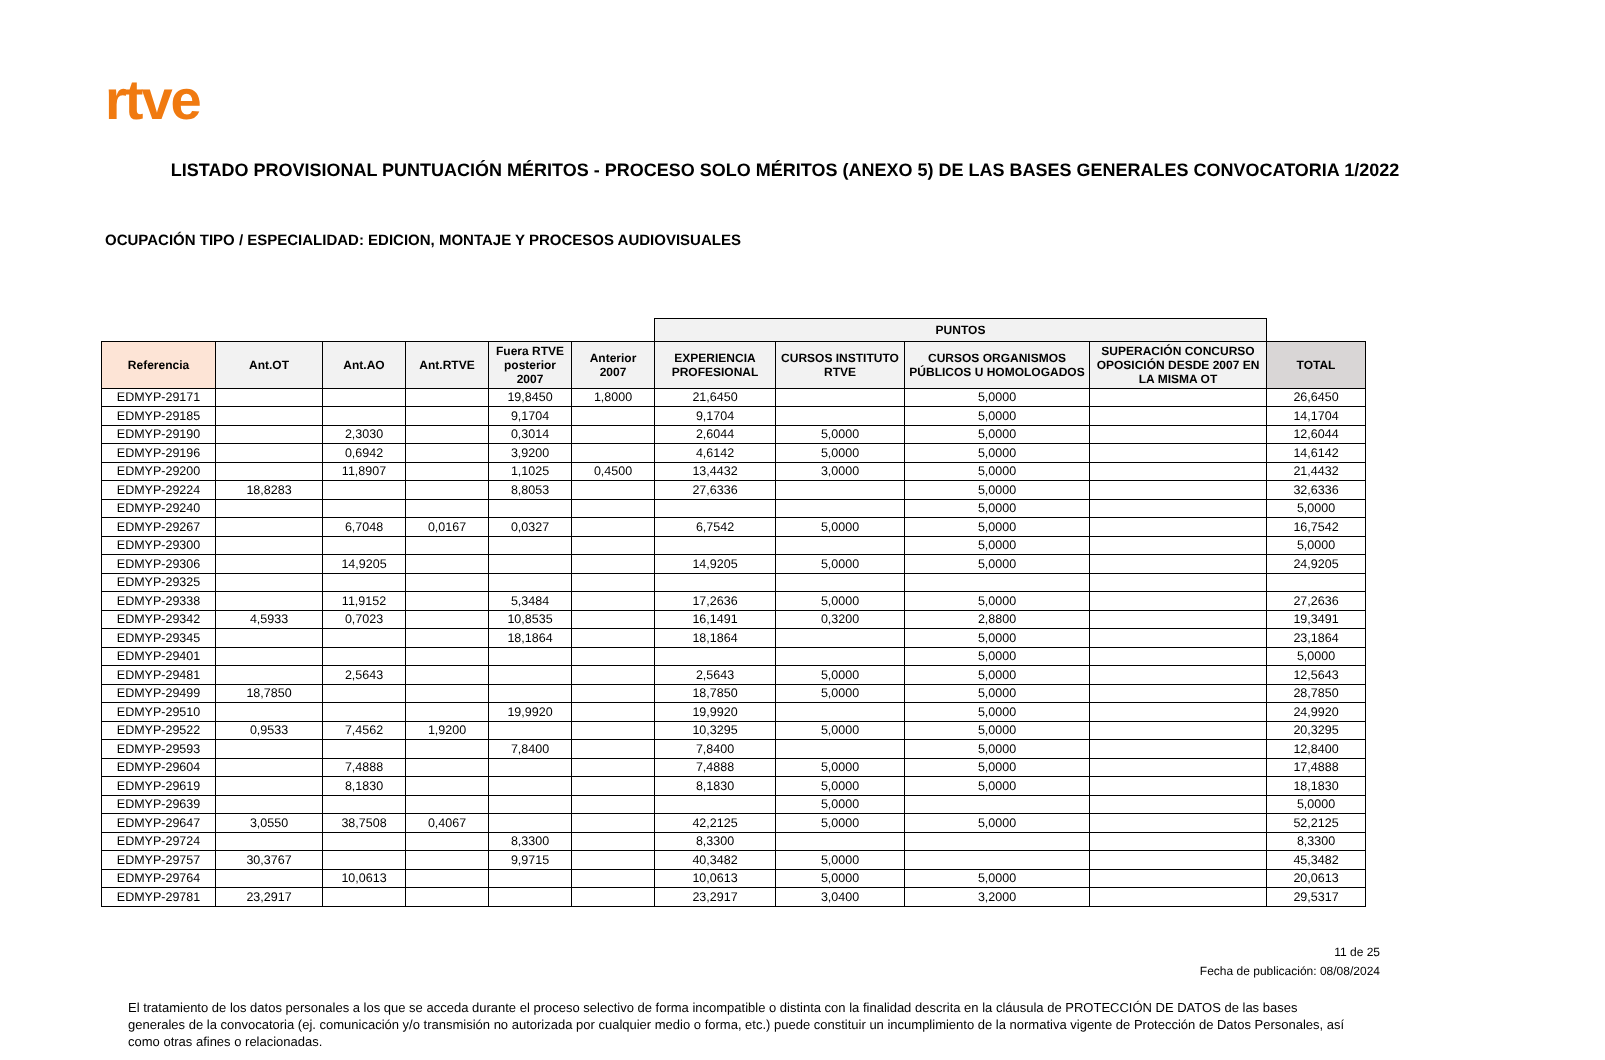rtve
LISTADO PROVISIONAL PUNTUACIÓN MÉRITOS - PROCESO SOLO MÉRITOS (ANEXO 5) DE LAS BASES GENERALES CONVOCATORIA 1/2022
OCUPACIÓN TIPO / ESPECIALIDAD: EDICION, MONTAJE Y PROCESOS AUDIOVISUALES
| | | | | | | PUNTOS | | | | |
| --- | --- | --- | --- | --- | --- | --- | --- | --- | --- | --- |
| Referencia | Ant.OT | Ant.AO | Ant.RTVE | Fuera RTVE posterior 2007 | Anterior 2007 | EXPERIENCIA PROFESIONAL | CURSOS INSTITUTO RTVE | CURSOS ORGANISMOS PÚBLICOS U HOMOLOGADOS | SUPERACIÓN CONCURSO OPOSICIÓN DESDE 2007 EN LA MISMA OT | TOTAL |
| EDMYP-29171 | | | | 19,8450 | 1,8000 | 21,6450 | | 5,0000 | | 26,6450 |
| EDMYP-29185 | | | | 9,1704 | | 9,1704 | | 5,0000 | | 14,1704 |
| EDMYP-29190 | | 2,3030 | | 0,3014 | | 2,6044 | 5,0000 | 5,0000 | | 12,6044 |
| EDMYP-29196 | | 0,6942 | | 3,9200 | | 4,6142 | 5,0000 | 5,0000 | | 14,6142 |
| EDMYP-29200 | | 11,8907 | | 1,1025 | 0,4500 | 13,4432 | 3,0000 | 5,0000 | | 21,4432 |
| EDMYP-29224 | 18,8283 | | | 8,8053 | | 27,6336 | | 5,0000 | | 32,6336 |
| EDMYP-29240 | | | | | | | | 5,0000 | | 5,0000 |
| EDMYP-29267 | | 6,7048 | 0,0167 | 0,0327 | | 6,7542 | 5,0000 | 5,0000 | | 16,7542 |
| EDMYP-29300 | | | | | | | | 5,0000 | | 5,0000 |
| EDMYP-29306 | | 14,9205 | | | | 14,9205 | 5,0000 | 5,0000 | | 24,9205 |
| EDMYP-29325 | | | | | | | | | | |
| EDMYP-29338 | | 11,9152 | | 5,3484 | | 17,2636 | 5,0000 | 5,0000 | | 27,2636 |
| EDMYP-29342 | 4,5933 | 0,7023 | | 10,8535 | | 16,1491 | 0,3200 | 2,8800 | | 19,3491 |
| EDMYP-29345 | | | | 18,1864 | | 18,1864 | | 5,0000 | | 23,1864 |
| EDMYP-29401 | | | | | | | | 5,0000 | | 5,0000 |
| EDMYP-29481 | | 2,5643 | | | | 2,5643 | 5,0000 | 5,0000 | | 12,5643 |
| EDMYP-29499 | 18,7850 | | | | | 18,7850 | 5,0000 | 5,0000 | | 28,7850 |
| EDMYP-29510 | | | | 19,9920 | | 19,9920 | | 5,0000 | | 24,9920 |
| EDMYP-29522 | 0,9533 | 7,4562 | 1,9200 | | | 10,3295 | 5,0000 | 5,0000 | | 20,3295 |
| EDMYP-29593 | | | | 7,8400 | | 7,8400 | | 5,0000 | | 12,8400 |
| EDMYP-29604 | | 7,4888 | | | | 7,4888 | 5,0000 | 5,0000 | | 17,4888 |
| EDMYP-29619 | | 8,1830 | | | | 8,1830 | 5,0000 | 5,0000 | | 18,1830 |
| EDMYP-29639 | | | | | | | 5,0000 | | | 5,0000 |
| EDMYP-29647 | 3,0550 | 38,7508 | 0,4067 | | | 42,2125 | 5,0000 | 5,0000 | | 52,2125 |
| EDMYP-29724 | | | | 8,3300 | | 8,3300 | | | | 8,3300 |
| EDMYP-29757 | 30,3767 | | | 9,9715 | | 40,3482 | 5,0000 | | | 45,3482 |
| EDMYP-29764 | | 10,0613 | | | | 10,0613 | 5,0000 | 5,0000 | | 20,0613 |
| EDMYP-29781 | 23,2917 | | | | | 23,2917 | 3,0400 | 3,2000 | | 29,5317 |
11 de 25
Fecha de publicación: 08/08/2024
El tratamiento de los datos personales a los que se acceda durante el proceso selectivo de forma incompatible o distinta con la finalidad descrita en la cláusula de PROTECCIÓN DE DATOS de las bases generales de la convocatoria (ej. comunicación y/o transmisión no autorizada por cualquier medio o forma, etc.) puede constituir un incumplimiento de la normativa vigente de Protección de Datos Personales, así como otras afines o relacionadas.